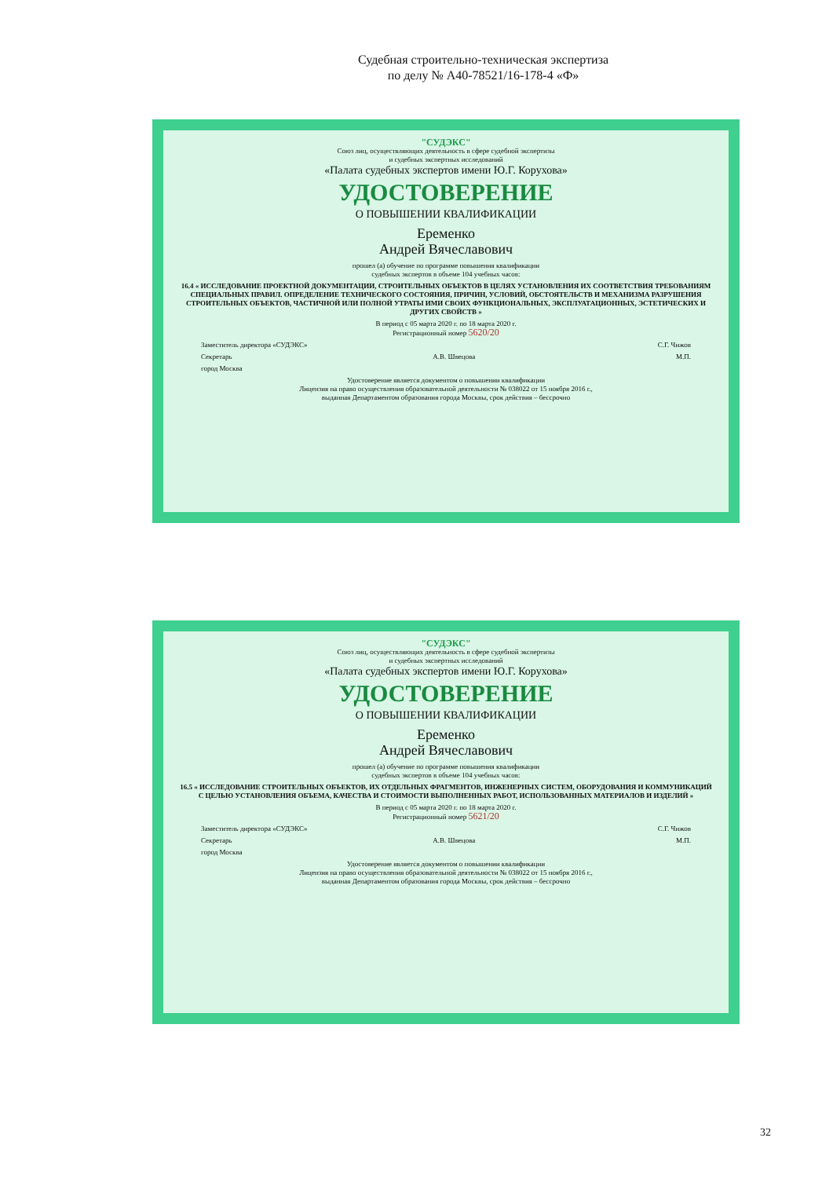Судебная строительно-техническая экспертиза
по делу № А40-78521/16-178-4 «Ф»
"СУДЭКС"
Союз лиц, осуществляющих деятельность в сфере судебной экспертизы
и судебных экспертных исследований
«Палата судебных экспертов имени Ю.Г. Корухова»
УДОСТОВЕРЕНИЕ
О ПОВЫШЕНИИ КВАЛИФИКАЦИИ
Еременко
Андрей Вячеславович
прошел (а) обучение по программе повышения квалификации
судебных экспертов в объеме 104 учебных часов:
16.4 « ИССЛЕДОВАНИЕ ПРОЕКТНОЙ ДОКУМЕНТАЦИИ, СТРОИТЕЛЬНЫХ ОБЪЕКТОВ В ЦЕЛЯХ УСТАНОВЛЕНИЯ ИХ СООТВЕТСТВИЯ ТРЕБОВАНИЯМ СПЕЦИАЛЬНЫХ ПРАВИЛ. ОПРЕДЕЛЕНИЕ ТЕХНИЧЕСКОГО СОСТОЯНИЯ, ПРИЧИН, УСЛОВИЙ, ОБСТОЯТЕЛЬСТВ И МЕХАНИЗМА РАЗРУШЕНИЯ СТРОИТЕЛЬНЫХ ОБЪЕКТОВ, ЧАСТИЧНОЙ ИЛИ ПОЛНОЙ УТРАТЫ ИМИ СВОИХ ФУНКЦИОНАЛЬНЫХ, ЭКСПЛУАТАЦИОННЫХ, ЭСТЕТИЧЕСКИХ И ДРУГИХ СВОЙСТВ »
В период с 05 марта 2020 г. по 18 марта 2020 г.
Регистрационный номер 5620/20
Заместитель директора «СУДЭКС» С.Г. Чижов
Секретарь А.В. Швецова М.П.
город Москва
Удостоверение является документом о повышении квалификации
Лицензия на право осуществления образовательной деятельности № 038022 от 15 ноября 2016 г.,
выданная Департаментом образования города Москвы, срок действия – бессрочно
"СУДЭКС"
Союз лиц, осуществляющих деятельность в сфере судебной экспертизы
и судебных экспертных исследований
«Палата судебных экспертов имени Ю.Г. Корухова»
УДОСТОВЕРЕНИЕ
О ПОВЫШЕНИИ КВАЛИФИКАЦИИ
Еременко
Андрей Вячеславович
прошел (а) обучение по программе повышения квалификации
судебных экспертов в объеме 104 учебных часов:
16.5 « ИССЛЕДОВАНИЕ СТРОИТЕЛЬНЫХ ОБЪЕКТОВ, ИХ ОТДЕЛЬНЫХ ФРАГМЕНТОВ, ИНЖЕНЕРНЫХ СИСТЕМ, ОБОРУДОВАНИЯ И КОММУНИКАЦИЙ С ЦЕЛЬЮ УСТАНОВЛЕНИЯ ОБЪЕМА, КАЧЕСТВА И СТОИМОСТИ ВЫПОЛНЕННЫХ РАБОТ, ИСПОЛЬЗОВАННЫХ МАТЕРИАЛОВ И ИЗДЕЛИЙ »
В период с 05 марта 2020 г. по 18 марта 2020 г.
Регистрационный номер 5621/20
Заместитель директора «СУДЭКС» С.Г. Чижов
Секретарь А.В. Швецова М.П.
город Москва
Удостоверение является документом о повышении квалификации
Лицензия на право осуществления образовательной деятельности № 038022 от 15 ноября 2016 г.,
выданная Департаментом образования города Москвы, срок действия – бессрочно
32